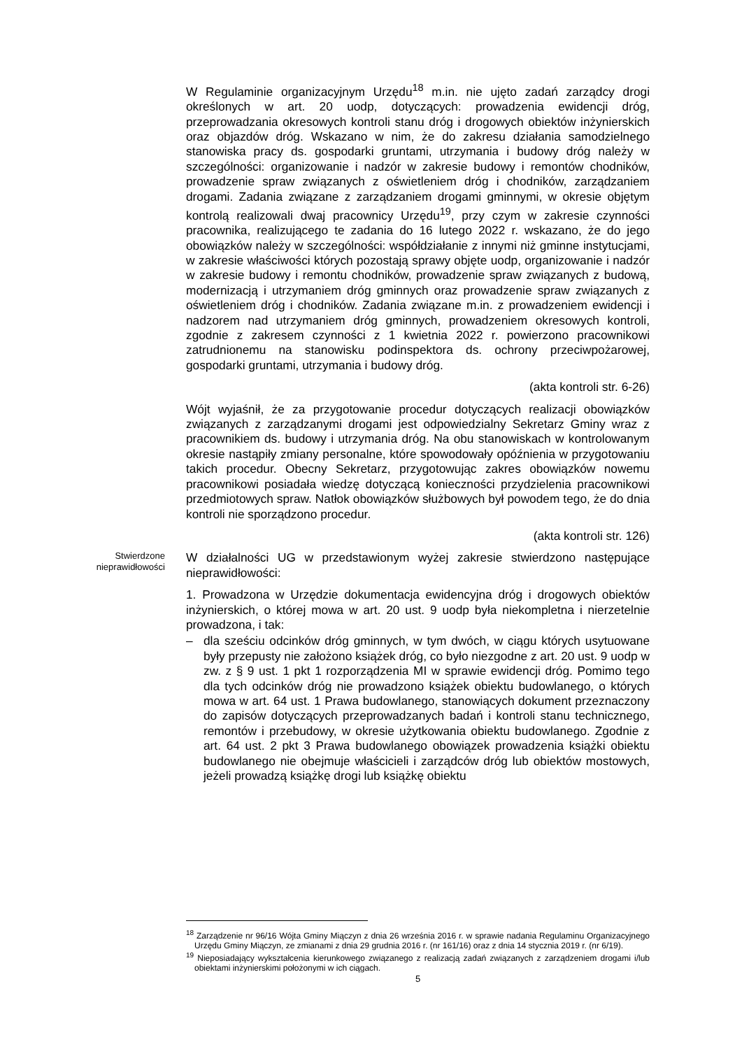W Regulaminie organizacyjnym Urzędu<sup>18</sup> m.in. nie ujęto zadań zarządcy drogi określonych w art. 20 uodp, dotyczących: prowadzenia ewidencji dróg, przeprowadzania okresowych kontroli stanu dróg i drogowych obiektów inżynierskich oraz objazdów dróg. Wskazano w nim, że do zakresu działania samodzielnego stanowiska pracy ds. gospodarki gruntami, utrzymania i budowy dróg należy w szczególności: organizowanie i nadzór w zakresie budowy i remontów chodników, prowadzenie spraw związanych z oświetleniem dróg i chodników, zarządzaniem drogami. Zadania związane z zarządzaniem drogami gminnymi, w okresie objętym kontrolą realizowali dwaj pracownicy Urzędu<sup>19</sup>, przy czym w zakresie czynności pracownika, realizującego te zadania do 16 lutego 2022 r. wskazano, że do jego obowiązków należy w szczególności: współdziałanie z innymi niż gminne instytucjami, w zakresie właściwości których pozostają sprawy objęte uodp, organizowanie i nadzór w zakresie budowy i remontu chodników, prowadzenie spraw związanych z budową, modernizacją i utrzymaniem dróg gminnych oraz prowadzenie spraw związanych z oświetleniem dróg i chodników. Zadania związane m.in. z prowadzeniem ewidencji i nadzorem nad utrzymaniem dróg gminnych, prowadzeniem okresowych kontroli, zgodnie z zakresem czynności z 1 kwietnia 2022 r. powierzono pracownikowi zatrudnionemu na stanowisku podinspektora ds. ochrony przeciwpożarowej, gospodarki gruntami, utrzymania i budowy dróg.
(akta kontroli str. 6-26)
Wójt wyjaśnił, że za przygotowanie procedur dotyczących realizacji obowiązków związanych z zarządzanymi drogami jest odpowiedzialny Sekretarz Gminy wraz z pracownikiem ds. budowy i utrzymania dróg. Na obu stanowiskach w kontrolowanym okresie nastąpiły zmiany personalne, które spowodowały opóźnienia w przygotowaniu takich procedur. Obecny Sekretarz, przygotowując zakres obowiązków nowemu pracownikowi posiadała wiedzę dotyczącą konieczności przydzielenia pracownikowi przedmiotowych spraw. Natłok obowiązków służbowych był powodem tego, że do dnia kontroli nie sporządzono procedur.
(akta kontroli str. 126)
Stwierdzone nieprawidłowości
W działalności UG w przedstawionym wyżej zakresie stwierdzono następujące nieprawidłowości:
1. Prowadzona w Urzędzie dokumentacja ewidencyjna dróg i drogowych obiektów inżynierskich, o której mowa w art. 20 ust. 9 uodp była niekompletna i nierzetelnie prowadzona, i tak:
– dla sześciu odcinków dróg gminnych, w tym dwóch, w ciągu których usytuowane były przepusty nie założono książek dróg, co było niezgodne z art. 20 ust. 9 uodp w zw. z § 9 ust. 1 pkt 1 rozporządzenia MI w sprawie ewidencji dróg. Pomimo tego dla tych odcinków dróg nie prowadzono książek obiektu budowlanego, o których mowa w art. 64 ust. 1 Prawa budowlanego, stanowiących dokument przeznaczony do zapisów dotyczących przeprowadzanych badań i kontroli stanu technicznego, remontów i przebudowy, w okresie użytkowania obiektu budowlanego. Zgodnie z art. 64 ust. 2 pkt 3 Prawa budowlanego obowiązek prowadzenia książki obiektu budowlanego nie obejmuje właścicieli i zarządców dróg lub obiektów mostowych, jeżeli prowadzą książkę drogi lub książkę obiektu
<sup>18</sup> Zarządzenie nr 96/16 Wójta Gminy Miączyn z dnia 26 września 2016 r. w sprawie nadania Regulaminu Organizacyjnego Urzędu Gminy Miączyn, ze zmianami z dnia 29 grudnia 2016 r. (nr 161/16) oraz z dnia 14 stycznia 2019 r. (nr 6/19).
<sup>19</sup> Nieposiadający wykształcenia kierunkowego związanego z realizacją zadań związanych z zarządzeniem drogami i/lub obiektami inżynierskimi położonymi w ich ciągach.
5